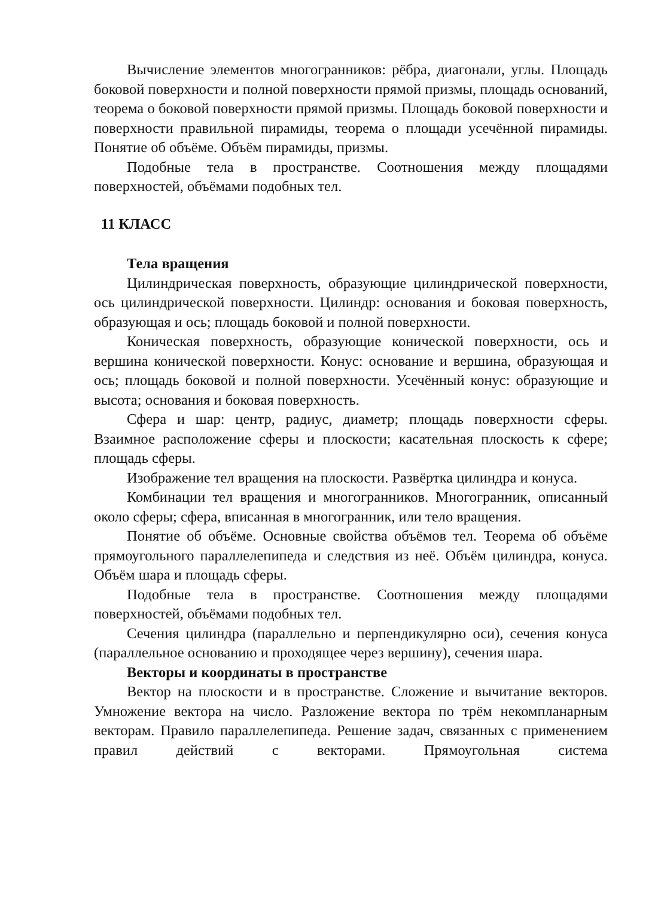Вычисление элементов многогранников: рёбра, диагонали, углы. Площадь боковой поверхности и полной поверхности прямой призмы, площадь оснований, теорема о боковой поверхности прямой призмы. Площадь боковой поверхности и поверхности правильной пирамиды, теорема о площади усечённой пирамиды. Понятие об объёме. Объём пирамиды, призмы.
Подобные тела в пространстве. Соотношения между площадями поверхностей, объёмами подобных тел.
11 КЛАСС
Тела вращения
Цилиндрическая поверхность, образующие цилиндрической поверхности, ось цилиндрической поверхности. Цилиндр: основания и боковая поверхность, образующая и ось; площадь боковой и полной поверхности.
Коническая поверхность, образующие конической поверхности, ось и вершина конической поверхности. Конус: основание и вершина, образующая и ось; площадь боковой и полной поверхности. Усечённый конус: образующие и высота; основания и боковая поверхность.
Сфера и шар: центр, радиус, диаметр; площадь поверхности сферы. Взаимное расположение сферы и плоскости; касательная плоскость к сфере; площадь сферы.
Изображение тел вращения на плоскости. Развёртка цилиндра и конуса.
Комбинации тел вращения и многогранников. Многогранник, описанный около сферы; сфера, вписанная в многогранник, или тело вращения.
Понятие об объёме. Основные свойства объёмов тел. Теорема об объёме прямоугольного параллелепипеда и следствия из неё. Объём цилиндра, конуса. Объём шара и площадь сферы.
Подобные тела в пространстве. Соотношения между площадями поверхностей, объёмами подобных тел.
Сечения цилиндра (параллельно и перпендикулярно оси), сечения конуса (параллельное основанию и проходящее через вершину), сечения шара.
Векторы и координаты в пространстве
Вектор на плоскости и в пространстве. Сложение и вычитание векторов. Умножение вектора на число. Разложение вектора по трём некомпланарным векторам. Правило параллелепипеда. Решение задач, связанных с применением правил действий с векторами. Прямоугольная система